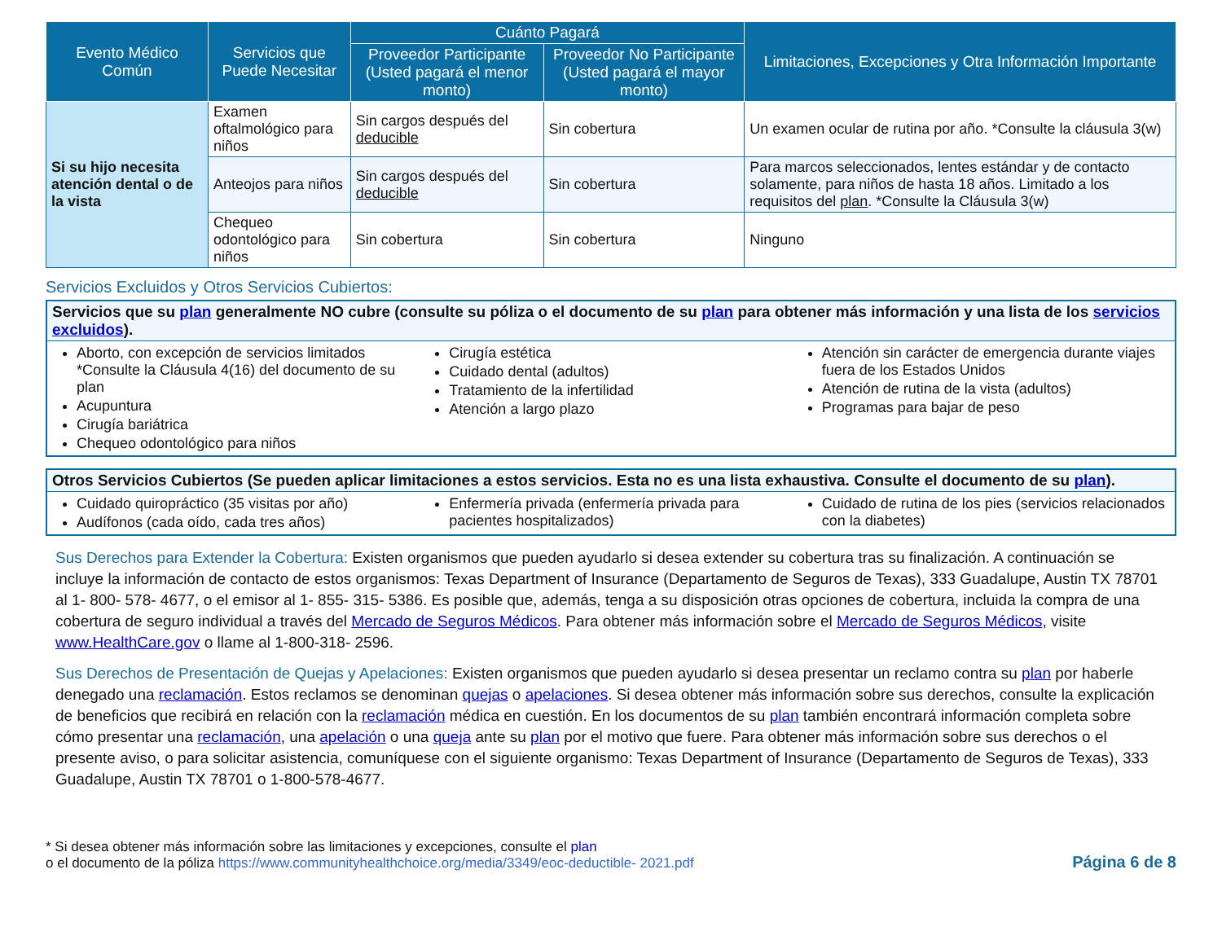| Evento Médico Común | Servicios que Puede Necesitar | Cuánto Pagará | | Limitaciones, Excepciones y Otra Información Importante |
| --- | --- | --- | --- | --- |
| | | Proveedor Participante (Usted pagará el menor monto) | Proveedor No Participante (Usted pagará el mayor monto) | |
| Si su hijo necesita atención dental o de la vista | Examen oftalmológico para niños | Sin cargos después del deducible | Sin cobertura | Un examen ocular de rutina por año. *Consulte la cláusula 3(w) |
| | Anteojos para niños | Sin cargos después del deducible | Sin cobertura | Para marcos seleccionados, lentes estándar y de contacto solamente, para niños de hasta 18 años. Limitado a los requisitos del plan . *Consulte la Cláusula 3(w) |
| | Chequeo odontológico para niños | Sin cobertura | Sin cobertura | Ninguno |
Servicios Excluidos y Otros Servicios Cubiertos:
Servicios que su plan generalmente NO cubre (consulte su póliza o el documento de su plan para obtener más información y una lista de los servicios excluidos).
Aborto, con excepción de servicios limitados
*Consulte la Cláusula 4(16) del documento de su plan
Acupuntura
Cirugía bariátrica
Chequeo odontológico para niños
Cirugía estética
Cuidado dental (adultos)
Tratamiento de la infertilidad
Atención a largo plazo
Atención sin carácter de emergencia durante viajes fuera de los Estados Unidos
Atención de rutina de la vista (adultos)
Programas para bajar de peso
Otros Servicios Cubiertos (Se pueden aplicar limitaciones a estos servicios. Esta no es una lista exhaustiva. Consulte el documento de su plan).
Cuidado quiropráctico (35 visitas por año)
Audífonos (cada oído, cada tres años)
Enfermería privada (enfermería privada para pacientes hospitalizados)
Cuidado de rutina de los pies (servicios relacionados con la diabetes)
Sus Derechos para Extender la Cobertura: Existen organismos que pueden ayudarlo si desea extender su cobertura tras su finalización. A continuación se incluye la información de contacto de estos organismos: Texas Department of Insurance (Departamento de Seguros de Texas), 333 Guadalupe, Austin TX 78701 al 1- 800- 578- 4677, o el emisor al 1- 855- 315- 5386. Es posible que, además, tenga a su disposición otras opciones de cobertura, incluida la compra de una cobertura de seguro individual a través del Mercado de Seguros Médicos. Para obtener más información sobre el Mercado de Seguros Médicos, visite www.HealthCare.gov o llame al 1-800-318- 2596.
Sus Derechos de Presentación de Quejas y Apelaciones: Existen organismos que pueden ayudarlo si desea presentar un reclamo contra su plan por haberle denegado una reclamación. Estos reclamos se denominan quejas o apelaciones. Si desea obtener más información sobre sus derechos, consulte la explicación de beneficios que recibirá en relación con la reclamación médica en cuestión. En los documentos de su plan también encontrará información completa sobre cómo presentar una reclamación, una apelación o una queja ante su plan por el motivo que fuere. Para obtener más información sobre sus derechos o el presente aviso, o para solicitar asistencia, comuníquese con el siguiente organismo: Texas Department of Insurance (Departamento de Seguros de Texas), 333 Guadalupe, Austin TX 78701 o 1-800-578-4677.
* Si desea obtener más información sobre las limitaciones y excepciones, consulte el plan
o el documento de la póliza https://www.communityhealthchoice.org/media/3349/eoc-deductible- 2021.pdf
Página 6 de 8